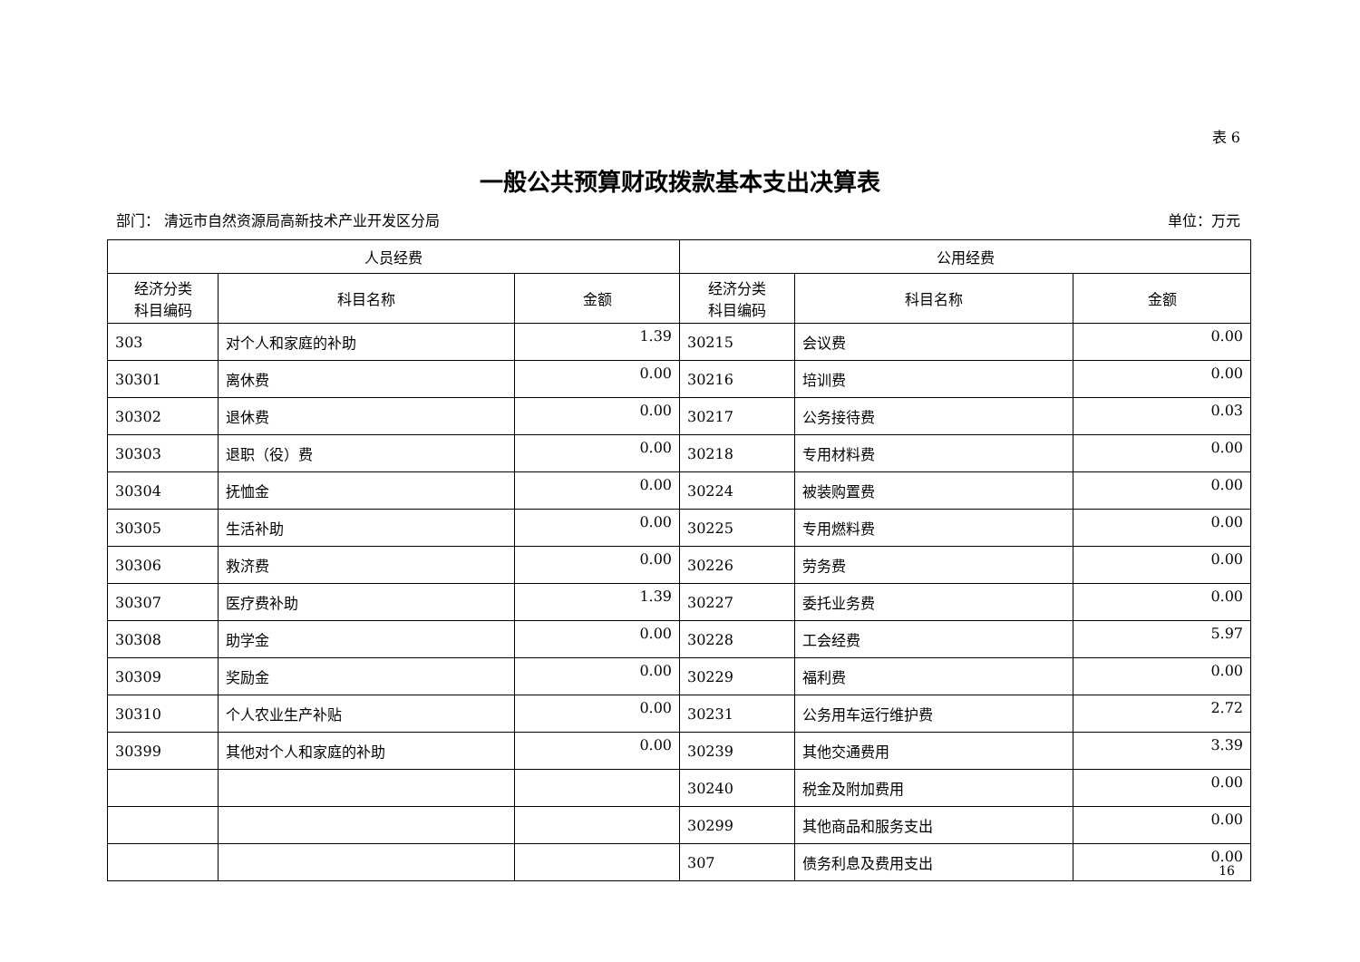表 6
一般公共预算财政拨款基本支出决算表
部门： 清远市自然资源局高新技术产业开发区分局 单位：万元
| 人员经费 | | | 公用经费 | | |
| --- | --- | --- | --- | --- | --- |
| 经济分类 科目编码 | 科目名称 | 金额 | 经济分类 科目编码 | 科目名称 | 金额 |
| 303 | 对个人和家庭的补助 | 1.39 | 30215 | 会议费 | 0.00 |
| 30301 | 离休费 | 0.00 | 30216 | 培训费 | 0.00 |
| 30302 | 退休费 | 0.00 | 30217 | 公务接待费 | 0.03 |
| 30303 | 退职（役）费 | 0.00 | 30218 | 专用材料费 | 0.00 |
| 30304 | 抚恤金 | 0.00 | 30224 | 被装购置费 | 0.00 |
| 30305 | 生活补助 | 0.00 | 30225 | 专用燃料费 | 0.00 |
| 30306 | 救济费 | 0.00 | 30226 | 劳务费 | 0.00 |
| 30307 | 医疗费补助 | 1.39 | 30227 | 委托业务费 | 0.00 |
| 30308 | 助学金 | 0.00 | 30228 | 工会经费 | 5.97 |
| 30309 | 奖励金 | 0.00 | 30229 | 福利费 | 0.00 |
| 30310 | 个人农业生产补贴 | 0.00 | 30231 | 公务用车运行维护费 | 2.72 |
| 30399 | 其他对个人和家庭的补助 | 0.00 | 30239 | 其他交通费用 | 3.39 |
| | | | 30240 | 税金及附加费用 | 0.00 |
| | | | 30299 | 其他商品和服务支出 | 0.00 |
| | | | 307 | 债务利息及费用支出 | 0.00 |
16